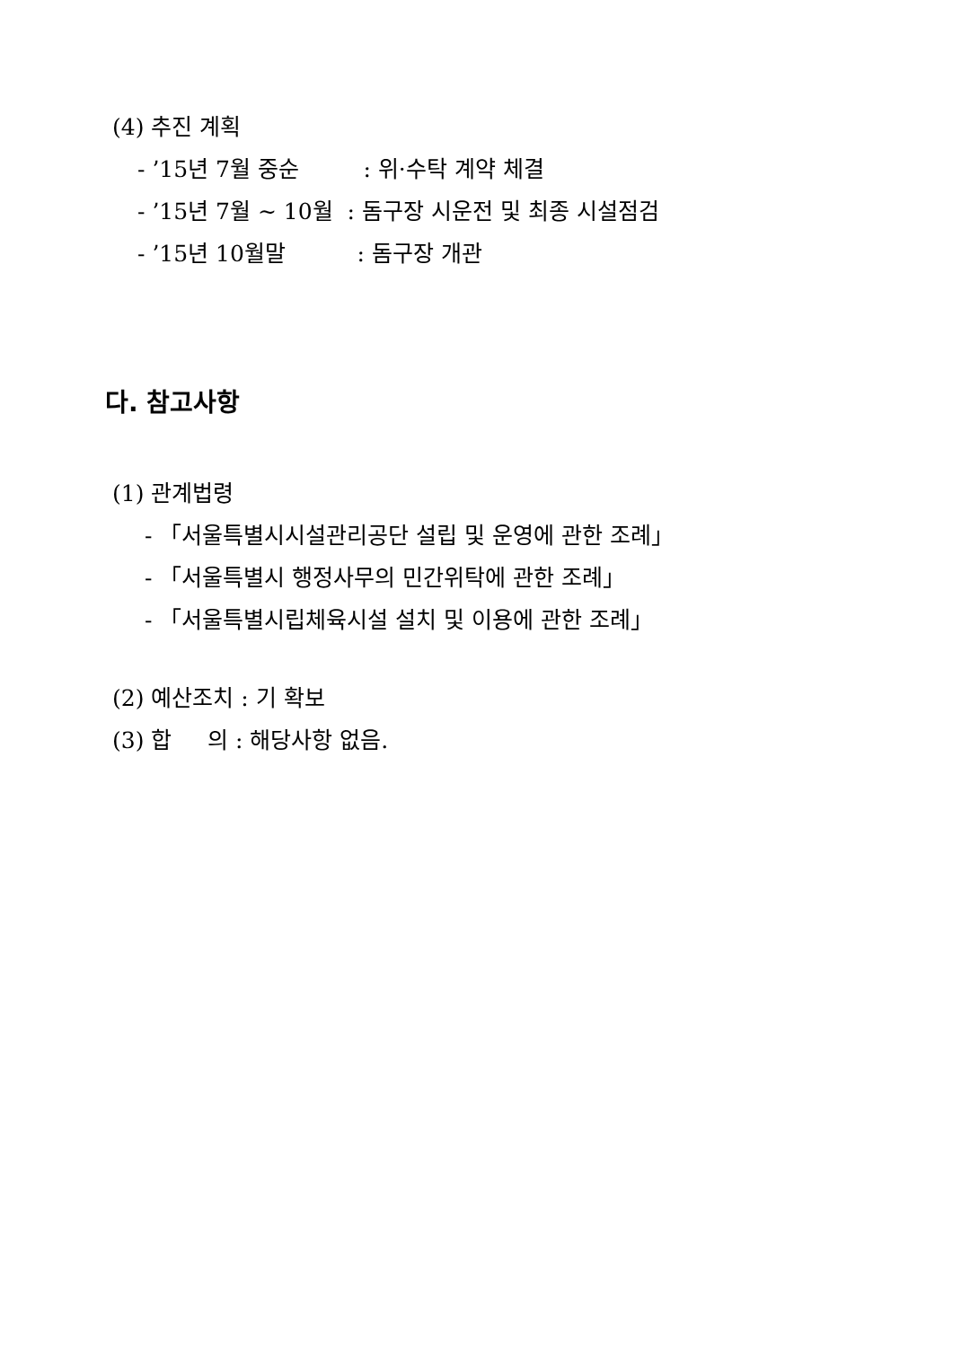(4) 추진 계획
- ’15년 7월 중순 : 위·수탁 계약 체결
- ’15년 7월 ~ 10월 : 돔구장 시운전 및 최종 시설점검
- ’15년 10월말 : 돔구장 개관
다. 참고사항
(1) 관계법령
- 「서울특별시시설관리공단 설립 및 운영에 관한 조례」
- 「서울특별시 행정사무의 민간위탁에 관한 조례」
- 「서울특별시립체육시설 설치 및 이용에 관한 조례」
(2) 예산조치 : 기 확보
(3) 합 의 : 해당사항 없음.